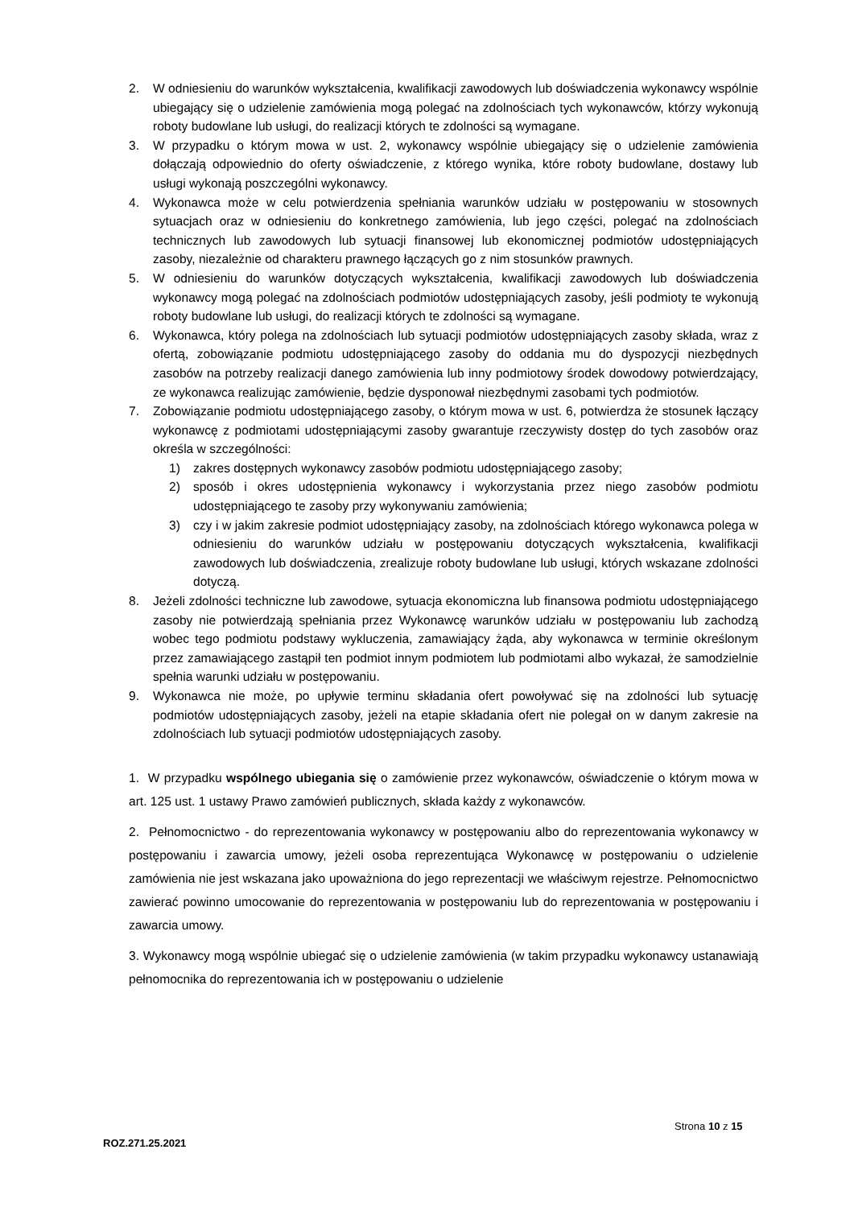2. W odniesieniu do warunków wykształcenia, kwalifikacji zawodowych lub doświadczenia wykonawcy wspólnie ubiegający się o udzielenie zamówienia mogą polegać na zdolnościach tych wykonawców, którzy wykonują roboty budowlane lub usługi, do realizacji których te zdolności są wymagane.
3. W przypadku o którym mowa w ust. 2, wykonawcy wspólnie ubiegający się o udzielenie zamówienia dołączają odpowiednio do oferty oświadczenie, z którego wynika, które roboty budowlane, dostawy lub usługi wykonają poszczególni wykonawcy.
4. Wykonawca może w celu potwierdzenia spełniania warunków udziału w postępowaniu w stosownych sytuacjach oraz w odniesieniu do konkretnego zamówienia, lub jego części, polegać na zdolnościach technicznych lub zawodowych lub sytuacji finansowej lub ekonomicznej podmiotów udostępniających zasoby, niezależnie od charakteru prawnego łączących go z nim stosunków prawnych.
5. W odniesieniu do warunków dotyczących wykształcenia, kwalifikacji zawodowych lub doświadczenia wykonawcy mogą polegać na zdolnościach podmiotów udostępniających zasoby, jeśli podmioty te wykonują roboty budowlane lub usługi, do realizacji których te zdolności są wymagane.
6. Wykonawca, który polega na zdolnościach lub sytuacji podmiotów udostępniających zasoby składa, wraz z ofertą, zobowiązanie podmiotu udostępniającego zasoby do oddania mu do dyspozycji niezbędnych zasobów na potrzeby realizacji danego zamówienia lub inny podmiotowy środek dowodowy potwierdzający, ze wykonawca realizując zamówienie, będzie dysponował niezbędnymi zasobami tych podmiotów.
7. Zobowiązanie podmiotu udostępniającego zasoby, o którym mowa w ust. 6, potwierdza że stosunek łączący wykonawcę z podmiotami udostępniającymi zasoby gwarantuje rzeczywisty dostęp do tych zasobów oraz określa w szczególności:
1) zakres dostępnych wykonawcy zasobów podmiotu udostępniającego zasoby;
2) sposób i okres udostępnienia wykonawcy i wykorzystania przez niego zasobów podmiotu udostępniającego te zasoby przy wykonywaniu zamówienia;
3) czy i w jakim zakresie podmiot udostępniający zasoby, na zdolnościach którego wykonawca polega w odniesieniu do warunków udziału w postępowaniu dotyczących wykształcenia, kwalifikacji zawodowych lub doświadczenia, zrealizuje roboty budowlane lub usługi, których wskazane zdolności dotyczą.
8. Jeżeli zdolności techniczne lub zawodowe, sytuacja ekonomiczna lub finansowa podmiotu udostępniającego zasoby nie potwierdzają spełniania przez Wykonawcę warunków udziału w postępowaniu lub zachodzą wobec tego podmiotu podstawy wykluczenia, zamawiający żąda, aby wykonawca w terminie określonym przez zamawiającego zastąpił ten podmiot innym podmiotem lub podmiotami albo wykazał, że samodzielnie spełnia warunki udziału w postępowaniu.
9. Wykonawca nie może, po upływie terminu składania ofert powoływać się na zdolności lub sytuację podmiotów udostępniających zasoby, jeżeli na etapie składania ofert nie polegał on w danym zakresie na zdolnościach lub sytuacji podmiotów udostępniających zasoby.
1. W przypadku wspólnego ubiegania się o zamówienie przez wykonawców, oświadczenie o którym mowa w art. 125 ust. 1 ustawy Prawo zamówień publicznych, składa każdy z wykonawców.
2. Pełnomocnictwo - do reprezentowania wykonawcy w postępowaniu albo do reprezentowania wykonawcy w postępowaniu i zawarcia umowy, jeżeli osoba reprezentująca Wykonawcę w postępowaniu o udzielenie zamówienia nie jest wskazana jako upoważniona do jego reprezentacji we właściwym rejestrze. Pełnomocnictwo zawierać powinno umocowanie do reprezentowania w postępowaniu lub do reprezentowania w postępowaniu i zawarcia umowy.
3. Wykonawcy mogą wspólnie ubiegać się o udzielenie zamówienia (w takim przypadku wykonawcy ustanawiają pełnomocnika do reprezentowania ich w postępowaniu o udzielenie
Strona 10 z 15
ROZ.271.25.2021